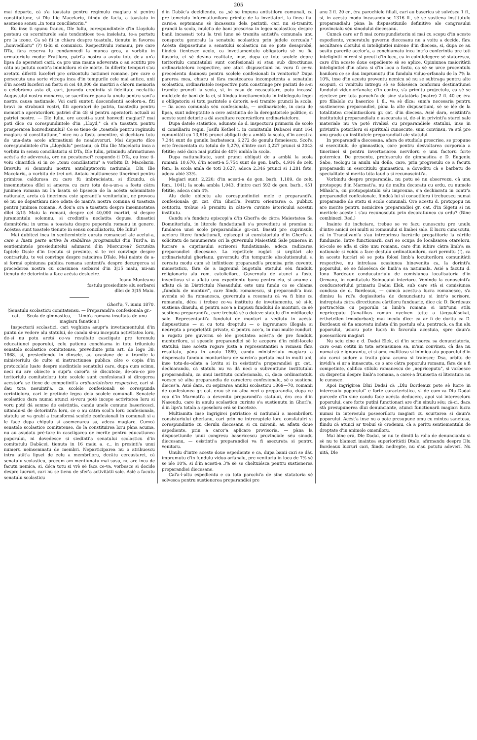205
mai departe, cà s'a toastatu pentru regimulu magiaru si pentru constitutiune, si Dlu Ilie Macelariu, fiindu de facia, a toastatu in asemene sensu „in tonu conciliatoriu."
Eu inse ti spunu francu, Dle Iuliu, corespundintele d'in Lloydulu pestanu cu scorniturele sale tendentiose te-a insielatu, te-a portatu pre la icone. Ca sè fii in chiaru despre toastulu, tienutu in favorea „honvediloru" (?) ti-lu si comunicu. Respectivulu romanu, pre care DTa, fàra reserva lu condamnedi la munca grea, a vorbitu in urmatoriulu modu: Fratiloru, patri'a nostra a avutu totu de-a un'a lipsa de aperatori carii, ca pre una mama adeverata o au scutitu pre câtu au potutu contr'a inimiciloru ei de mórte. In diferite tempuri s'au aretatu diferiti luceferi pre orizontulu natiunei romane, pre care o persecuta una sorte vitrega inca d'in tempurile cele mai antice, unii d'in acesti luceferi au fostu si cei 40,000 de martiri a càroru memoria o celebràmu asta di, cari, jurandu credintia si fidelitate neclatita Augustului nostru monarcu, se sacrificare pana la unulu pentru sant'a nostra causa natiunale. Voi carii sunteti descendentii aceloru-a, fiti bravi ca strabunii vostri, fiti aperatori de patria, toastediu pentru memori'a aperatoriloru patriei d'in 48 si pentru aperatorii actuali ai patriei nostre. — Dle Iuliu, ore acesti-a sunt honvedi magiari? mai poti dîce cu corespundintele d'in „Lloyd," cà s'a toastatu pentru prosperarea honvedismului? Ce se tiene de „toastele pentru regimulu magiaru si constitutiune," nice nu a fostu amentire, si dechiaru totu de una-data acele afirmatiuni de neadeveruri. Mai departe dîce corespundintele d'in „Lloydulu" pestanu, cà Dlu Ilie Macelariu inca a vorbitu in sensu conciliatoriu si DTa, Dle Iuliu, primindu afirmatiunea acést'a de adeverata, ore nu pecatuesci? respunde-ti DTa, eu inse ti-voiu chiarificà si in ce „tonu conciliatoriu" a vorbitu D. Macelariu. Bravulu si demnulu nostru anteluptatoriu natiunale, Dlu Ilie Macelariu, a vorbitu de trei ori. Antaiu multiumesce tinerimei pentru primirea caldurosa cu care fù imbracisiatu, si dîcundu, cà insemnetatea dîlei si amorea cu care totu de-a-un-a a fostu càtra junimea romana nu l'a lasatu sè lipsesca de la acésta solemnitate natiunale, areta cà tinerimea este speranti'a venitoriului, ne provoca sè nu ne departàmu nice odata de mam'a nostra comuna si toasteza pentru junimea romana. A dou'a ora a toastatu despre insemnetatea dîlei 3/15 Maiu la romani, despre cei 40,000 martiri, si despre juramentulu solemnu, si credinti'a neclatita depusa dinastiei domnitória; in urma a toastatu despre poporulu romanu in genere. Acéstea sunt toastele tienute in sensu conciliatoriu, Dle Iuliu?
Mai dubitezi inca in sentiemintele curatu romanesci ale acelui-a, care a luatu parte activa la stabilirea programului d'in Turd'a, in sentiemintele presiedintelui adunarei d'in Miercurea? Scrutéza faptele Dsale d'in trecutu si presinte, si te vei convinge despre contrariulu, te vei convinge despre ratecirea DTale. Mai nainte de a-si formá opiniunea publica romana sententi'a despre decurgerea si procederea nostra cu ocasiunea serbarei d'in 3|15 maiu, mi-am tienutu de detorintia a face acésta deslucire.
Ioanu Munteanu
fostulu presiedinte alu serbarei
dîlei de 3|15 Maiu.
Gherl'a, 7. iuniu 1870.
(Senatulu scolasticu comitatensu. — Preparandi'a confesionala gr.-cat. — Scola de gimnastica, — Limb'a romana insultata de unu magiaru fanaticu.)
Inspectorii scolastici, cari veghieza asupr'a invetiamentului d'in puntu de vedere alu statului, de candu si-au inceputu activitatea loru, de-si nu potu aretá ce-va resultate casciigate pre terenulu educatiunei poporului, celu putienu conchiama in totu trilunìulu senatele scolastice comitatense, prevediute prin art. de lege 38: 1868, si, presiediendu in dinsele, au ocasiune de a tramite la ministeriulu de culte si instructiunea publica câte o copia d'in protocolele luate despre siedintiele senatului care, dupa cum scimu, neci nu are obiecte a supr'a caror'a sè discuteze, de-ora-ce pre teritoriulu comitateloru tote scolele sunt confesionali si diregerea acestor'a se tiene de competinti'a ordinariateloru respective, cari si-dau tota nesuinti'a, ca scolele confesionali sè corespunda cerintieloru, cari le pretinde legea dela scolele comunali. Senatele scolastice dara numai atunci si-voru poté incepe activitatea loru si voru poté dá semne de esistintia, candu unele comune basericesci, uitandu-si de detorinti'a loru, ce o au càtra scol'a loru confesionala, statulu se va grabí a transformá scolele confesionali in comunali si a le face dupa chipulu si asemenarea sa, adeca magiare. Cumcà senatele scolastice comitatense, de la constituirea loru pàna acuma, nu au asudatu prè-tare in casciigarea de merite pentru educatiunea poporului, ni dovedesce si siedinti'a senatului scolasticu d'in comitatulu Dabâcei, tienuta in 16 maiu a. c., in presinti'a unui numeru neinsemnatu de membri. Neparticiparea nu o atribuescu intru atât'a lipsei de zelu a membriloru, decâtu cercustarei, cà senatulu scolasticu, precum am mentiunatu mai susu, nu are inca de facutu nemica, si, déca totu si vrè sè faca ce-va, vorbesce si decide despre lucruri, cari nu se tienu de sfer'a activitàtii sale. Asié a facutu senatulu scolasticu
d'in Dabâc'a decidiendu, ca „sè se impuna antistiloru comunali, ca pre temeiulu informatiuniloru primite de la invetiatori, la finea fia-carei-a septemane sè incasseze dela parintii, cari nu si-tramitu prunciì la scola, mulct'a de bani prescrisa in legea scolastica; despre banii incassati totu la trei lune sè tramita antisti'a comunala unu conspectu generalu la senatulu scolasticu prin judele cercualu." Acésta dispusetiune a senatului scolasticu nu se pote desaprobá, fiindcà tientesce acolo, ca invetiamentulu obligatoriu sè nu fia ilusoriu, ci sè devina realitate, inse, dupa ce tote scolele depre teritoriulu comitatului sunt confesionali si stau sub directiunea ordinariateloru respective, ore atari dispusetiuni nu voru fi ce-va precedentu daunosu pentru scolele confesionali in venitoriu? Dupa parerea mea, chiaru si fàra mestecarea incompetenta a senatului scolasticu, ordinariatele respective potu constringe pre parinti de a-si tramite prunciì la scola, si, in casu de neascultare, potu incassá mulctele de bani de la ei, si fiindca invetiamentulu in intielegulu legei e obligatoriu si totu parintele e detoriu a-si tramite pruncii la scola, — fia acea comunala séu confesionala, — ordinariatele, in casu de lipsa, sunt ndreptàtite a cere asistintia de la deregatoriele politice, si aceste sunt detorie a dá ascultare recercàriloru ordinariateloru.
Dupa datele statistice, adunate de d. inspectoru primariu de scole si consiliariu regiu, Josifu Kethel i, in comitatulu Dabacei sunt 164 comunitàti cu 13,616 prunci abligati de a amblá la scola, d'in acesti-a 7,344 sunt de genulu barbatescu, 6,272 de genulu femeiescu. Scol'a este frecuentata cu totulu de 5,270, d'intre cari 3,227 prunci si 2043 fetitie; asié dara mai putîni de 40% ambla la scola.
Dupa natiunalitate, sunt prunci obligati de a amblá la scola romani: 10,670, d'in acesti-a 5,754 sunt de gen. barb., 4,916 de celu fem.; la scola amla de toti 3,627, adeca 2,346 prunci si 1,281 fete, adeca abié 33%.
Magiari sunt: 2,220; d'in acesti-a de gen. barb. 1,189, de celu fem., 1041; la scola ambla 1,043, d'intre cari 592 de gen. barb., 451 fetitie, adeca cam 4%.
Alu doile obiectu alu corespundintiei mele e preparandi'a confesionala gr. cat. d'in Gherl'a. Pentru orientarea o. publicu cetitoriu, trebue sè premitu in câte-va cuvinte istoricului acestui institutu.
Candu s'a fundatu episcopi'a d'in Gherl'a de càtra Maiestatea Sa Domnitoriulu, in literele fundatiunali s'a prevediutu si promisu si fundarea unei scole preparandiale gr.-cat. Basati pre cuprinsulu aceloru litere fundatiunali, episcopii si consistoriulu d'in Gherl'a a solicitatu de nenumerate ori la guvernulu Maiestàtii Sale punerea in lucrare a cuprinsului scrisorei fundatiunale, adeca radicarea preparandiei diecesane. La repetîtele rogàri si urgitàri ale ordinariatului gherlanu, guvernulu d'in tempurile absolutismului, a cercatu modu cum sè infiintieze preparandi'a promisa prin cuventu maiestaticu, fàra de a ingreuná bugetulu statului séu fundulu religionariu alu rom. catoliciloru. Guvernulu de atunci a fostu inventiosu si a aflatu unu expedientu bunu pentru elu, si anume a aflatu cà in Districtulu Nasaudului este unu fundu ce se chiama „fundulu de monturi", care fiindu romanescu, si preparandi'a inca avendu sè fia romanesca, guvernulu a resonatu cà va fi bine ca romanulu, déca i trebue ce-va institutu de invetiamentu, sè si-lu sustiena dinsulu, si pentru ace'a a impusu fundului de monturi, ca sè sustiena preparandi'a, care trebuiá sè o doteze statulu d'in midilocele sale. Representanti'a fundului de monturi a vediutu in acésta dispusetiune — si cu totu dreptulu — o ingreunare illegala si nedrepta a proprietàtii private, si pentru ace'a, in mai multe ronduri, a rogatu pre guvernu sè iée greutatea acést'a de pre fondulu monturiloru, si spesele preparandiei sè le acopera d'in midi-locele statului; inse acésta rogare justa a representantiei a remasu fàra resultatu, pàna in anulu 1869, candu ministeriulu magiaru a dispensatu fundulu monturiloru de sarcin'a portata mai in multi ani, inse totu-de-odata a lovitu si in esistinti'a preparandiei gr. cat., dechiarandu, cà statulu nu va dá neci o subventiune institutului preparandialu, ca unui institutu confesionalu, ci, daca ordinariatulu voesce sè aiba preparandia de caracteru confesionalu, sè o sustiena dieces'a. Asié dara, cu espirarea anului scolasticu 1869—70, romanii de confesiunea gr. cat. erau sè nu aiba neci o preparandia, dupa ce cea d'in Marmati'a a devenitu preparandi'a statului, éra cea d'in Naseudu, care in anulu scolasticu curinte s'a sustienutu in Gherl'a, d'in lips'a totala a speseloru erá sè inceteze.
Multiamita inse ingrigirei patriatice si natiunali a membriloru consistoriului gherlanu, cari prin ne intreruptele loru consfatuiri si corespundintie cu clerulu diecesanu si cu mirenii, au aflatu doue espediente, prin a caror'a aplicare provisoria, — pàna la dispusetiunile unui congresu basericescu provinciale séu sinodu diecesanu, — esistinti'a preparandiei va fi asecurata si pentru venitoru.
Unulu d'intre aceste doue espediente e ca, dupa banii cari se dàu imprumutu d'in fundulu viduo-orfanalu, pre venitoriu in locu de 7% sè se iée 10%, si d'in acesti-a 3% sè se cheltuiésca pentru sustienerea preparandiei diecesane.
Cal'a-l-altu espedientu e ca tota parochi'a de sine statatoria sè solvesca pentru sustienerea preparandiei pre
anu 2 fl. 20 cr., éra parochiele filiali, cari au baserica sè solvésca 1 fl., si, in acestu modu incasandu-se 1316 fl., sè se sustiena institutulu preparandialu pàna la dispusetiunile definitive ale congresului provincialu séu sinodului diecesanu.
Cumcà care ar fi mai corespundietoriu si mai cu scopu d'in aceste espediente, veneratulu guvernu diecesanu nu a voitu a decide, fàra ascultarea clerului si inteligintiei mirene d'in diecesa, si, dupa ce au sositu parerile acelor'a, a conchiamatu inca intr'o conferintia pre toti inteligintii mireni si preuti d'in locu, ca in cointielegere sè statorésca, care d'in aceste doue espediente sè se aplice. Opiniunea maioritàtii inteligintiei d'in afara si d'in locu a fostu, ca sè se urce procentulu baniloru ce se dau imprumutu d'in fundulu viduo-orfanalu de la 7% la 10%, inse d'in acestu proventu nemicu sè nu se subtraga pentru alte scopuri, ci venitulu intregu sè se folosésca conformu destinatiunei fundului viduo-orfanalu; d'in contra, s'a primitu projectulu, ca sè se ejecteze pre tota parochi'a de sine statatória (matre) 2 fl. 40 cr, éra pre filialele cu baserice 1 fl., va sè dîca: sum'a necesaria pentru sustienerea preparandiei, pàna la alte dispusetiuni, sè se iée de la totalitatea credintiosiloru gr. cat. d'in diecesa. Asié dara, esistinti'a institutului preparandialu e asecurata si, de-si in privinti'a starei sale materiale nu va poté rivalisá cu preparandiele statului, inse in privinti'a poteriloru ei spirituali cunoscute, sum convinsu, va stá pre unu gradu cu institutele preparandiali ale statului.
In preparandi'a diecesana, afara de studiele prescrise, se propune si esercitiulu de gimnastica, care pentru desvoltarea corporala a tinerimei si pentru invertosiarea nerviloru e unu factoru forte poternicu. De presentu, profesorulu de gimnastica e D. Eugeniu Sabo, teologu in anulu alu doile, care, prin progresulu ce a facutu preparandii in esercitiulu gimnasticu, a doveditu cà e barbatu de specialitate si merita tóta laud'a si recunoscinti'a.
Vorbindu despre preparandia, nu potu sè nu observezu, cà unu protopopu d'in Marmati'a, nu de multu decoratu cu ordu, cu numele Mihalc'a, cu protopopiatulu séu impreuna, s'a dechiaratu in contr'a preparandiei confesionale, fiindcà lui si consotiloru i trebuescu numai preparandie de statu si scole comunali. Ore acestu d. protopopu nu are merite pentru nemicirea preparandiei gr. cat. d'in Sigetu si nu meritele aceste i s'au recunoscutu prin decoratiunea cu ordu? (Bine combinezi. Red.)
Inainte de incheiare, trebue se ve facu cunoscutu pre unulu d'intre amicii cei multi ai romanului si limbei sale. E lucru cunoscutu, cà in Transilvani'a s'au intreprinsu lucràrile pregatitorie la càrtile funduarie. Intre functionarii, cari se ocupa de localisarea otareloru, ici-cole se afla si câte unu romanu, care d'in iubire càtra limb'a sa nationale si voidu a face destulu ordinatiuniloru, cari permitu (!), ca in aceste lucràri sè se pota folosí limb'a locuitoriloru comunitàtii respective, nu intrelasa ocasiunea binevenita ca, la dorinti'a poporului, sè se folosésca de limb'a sa natiunala. Asié a facutu d. Ionu Bordeaux conducatoriulu de comisiunea localisatoria d'in Ormanu, in comitatulu Solnocului interioru. Venindu la cunoscinti'a conducatoriului primariu Dadai Elek, sub care stà si comisiunea condusa de d. Bordeaux, — cumcà acestu-a lucra romanesce, s'a dimisu la rol'a degiositoria de denunciantu si intr'o scrisore, indreptata càtra directiunea càrtiloru funduarie, dîce cà: D. Bordeaux pertractéza cu poporulu in limb'a romana si intr'unu stilu nepriceputu (fanatikus román nyelven tette a tárgyalásokat, érthetetlen irmodorban); mai incolo dîce: cà ar fi de doritu ca D. Bordeaux sè fia amovatu indata d'in postulu séu, pentrucà, ca fiiu alu poporului, usioru pote lucrá in favorulu acestuia, spre daun'a posesoriloru magiari
Nu sciu cine e d. Dadai Elek, ci d'in scrisorea sa denunciatoria, care o-am cetitu in tota estensiunea sa, m'am convinsu, cà dsa nu numai cà e ignorantu, ci si omu malitiosu si inimicu alu poporului d'in alu carui sudore a traitu pàna acuma si traiesce; Dsa, orbitu de invidi'a si ur'a innascuta, ce o are càtra poporulu romanu, fàra de a fi competinte, califica stilulu romanescu de „nepriceputu", si vorbesce cu dispretiu despre limb'a romana, a carei-a frumsetia si literatura nu le cunosce.
Apoi ingrigirea Dlui Dadai cà „Dlu Bordeaux pote sè lucre in interesulu poporului" e forte caracteristica, si de cum-va Dlu Dadai purcede d'in sine candu face acésta deducere, apoi vai intereseloru poporului, care forte putîni functionari are d'in sinulu séu; cà-ci, daca stà presupunerea dlui denunciante, atunci functionarii magiari lucra numai in interesulu posesoriloru magiari cu scurtarea si daun'a poporului. Acést'a inse nu o pote presupune omu cu mintea sanetosa, fiindu cà atunci ar trebuí sè credemu, cà a peritu sentiementulu de dreptate d'in animele omeniloru.
Mai bine erá, Dle Dadai, sè nu te dimiti la rol'a de denunciantu si sè nu te blamezi inaintea superioritàtii Dtale, afirmandu despre Dlu Bordeaux lucruri cari, fiindu nedrepte, nu s'au potutu adeverí. Nu uitá, Dle